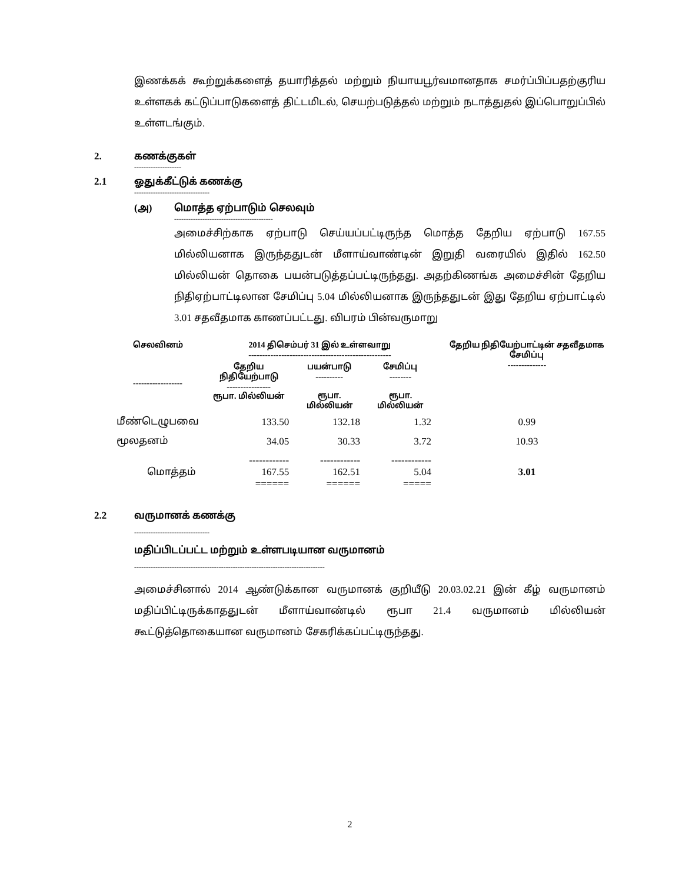இணக்கக் கூற்றுக்களைத் தயாரித்தல் மற்றும் நியாயபூர்வமானதாக சமர்ப்பிப்பதற்குரிய உள்ளகக் கட்டுப்பாடுகளைத் திட்டமிடல், செயற்படுத்தல் மற்றும் நடாத்துதல் இப்பொறுப்பில் உள்ளடங்கும்.
2. கணக்குகள்
--------------------
2.1 ஓதுக்கீட்டுக் கணக்கு
--------------------------------
(அ) மொத்த ஏற்பாடும் செலவும்
------------------------------------------
அமைச்சிற்காக ஏற்பாடு செய்யப்பட்டிருந்த மொத்த தேறிய ஏற்பாடு 167.55 மில்லியனாக இருந்ததுடன் மீளாய்வாண்டின் இறுதி வரையில் இதில் 162.50 மில்லியன் தொகை பயன்படுத்தப்பட்டிருந்தது. அதற்கிணங்க அமைச்சின் தேறிய நிதிஏற்பாட்டிலான சேமிப்பு 5.04 மில்லியனாக இருந்ததுடன் இது தேறிய ஏற்பாட்டில் 3.01 சதவீதமாக காணப்பட்டது. விபரம் பின்வருமாறு
| செலவினம் ------------------ | 2014 திசெம்பர் 31 இல் உள்ளவாறு ---------------------------------------------------- | | | தேறிய நிதியேற்பாட்டின் சதவீதமாக சேமிப்பு -------------- |
| --- | --- | --- | --- | --- |
| | தேறிய நிதியேற்பாடு ---------------- ரூபா. மில்லியன் | பயன்பாடு ---------- ரூபா. மில்லியன் | சேமிப்பு -------- ரூபா. மில்லியன் | |
| மீண்டெழுபவை | 133.50 | 132.18 | 1.32 | 0.99 |
| மூலதனம் | 34.05 | 30.33 | 3.72 | 10.93 |
| மொத்தம் | ------------ 167.55 ====== | ------------ 162.51 ====== | ------------ 5.04 ===== | 3.01 |
2.2 வருமானக் கணக்கு
--------------------------------
மதிப்பிடப்பட்ட மற்றும் உள்ளபடியான வருமானம்
---------------------------------------------------------------------------------
அமைச்சினால் 2014 ஆண்டுக்கான வருமானக் குறியீடு 20.03.02.21 இன் கீழ் வருமானம் மதிப்பிட்டிருக்காததுடன் மீளாய்வாண்டில் ரூபா 21.4 வருமானம் மில்லியன் கூட்டுத்தொகையான வருமானம் சேகரிக்கப்பட்டிருந்தது.
2